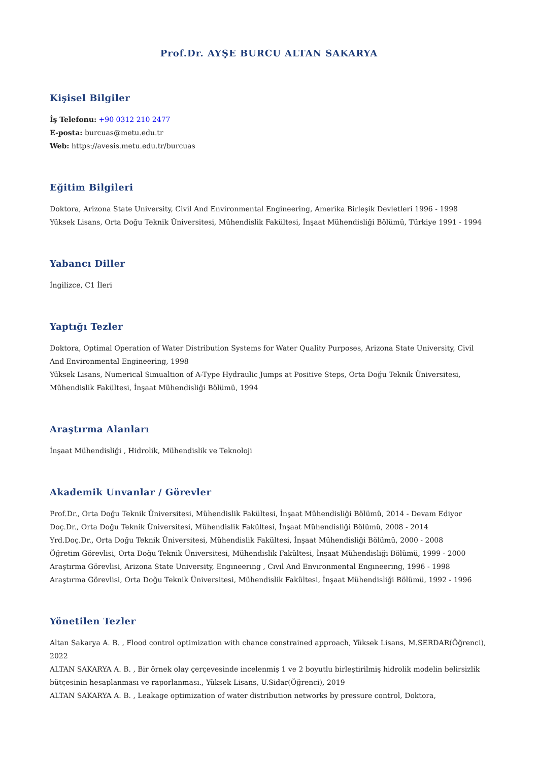Prof.Dr. AYŞE BURCU ALTAN SAKARYA
Kişisel Bilgiler
İş Telefonu: +90 0312 210 2477
E-posta: burcuas@metu.edu.tr
Web: https://avesis.metu.edu.tr/burcuas
Eğitim Bilgileri
Doktora, Arizona State University, Civil And Environmental Engineering, Amerika Birleşik Devletleri 1996 - 1998
Yüksek Lisans, Orta Doğu Teknik Üniversitesi, Mühendislik Fakültesi, İnşaat Mühendisliği Bölümü, Türkiye 1991 - 1994
Yabancı Diller
İngilizce, C1 İleri
Yaptığı Tezler
Doktora, Optimal Operation of Water Distribution Systems for Water Quality Purposes, Arizona State University, Civil And Environmental Engineering, 1998
Yüksek Lisans, Numerical Simualtion of A-Type Hydraulic Jumps at Positive Steps, Orta Doğu Teknik Üniversitesi, Mühendislik Fakültesi, İnşaat Mühendisliği Bölümü, 1994
Araştırma Alanları
İnşaat Mühendisliği , Hidrolik, Mühendislik ve Teknoloji
Akademik Unvanlar / Görevler
Prof.Dr., Orta Doğu Teknik Üniversitesi, Mühendislik Fakültesi, İnşaat Mühendisliği Bölümü, 2014 - Devam Ediyor
Doç.Dr., Orta Doğu Teknik Üniversitesi, Mühendislik Fakültesi, İnşaat Mühendisliği Bölümü, 2008 - 2014
Yrd.Doç.Dr., Orta Doğu Teknik Üniversitesi, Mühendislik Fakültesi, İnşaat Mühendisliği Bölümü, 2000 - 2008
Öğretim Görevlisi, Orta Doğu Teknik Üniversitesi, Mühendislik Fakültesi, İnşaat Mühendisliği Bölümü, 1999 - 2000
Araştırma Görevlisi, Arizona State University, Engıneerıng , Cıvıl And Envıronmental Engıneerıng, 1996 - 1998
Araştırma Görevlisi, Orta Doğu Teknik Üniversitesi, Mühendislik Fakültesi, İnşaat Mühendisliği Bölümü, 1992 - 1996
Yönetilen Tezler
Altan Sakarya A. B. , Flood control optimization with chance constrained approach, Yüksek Lisans, M.SERDAR(Öğrenci), 2022
ALTAN SAKARYA A. B. , Bir örnek olay çerçevesinde incelenmiş 1 ve 2 boyutlu birleştirilmiş hidrolik modelin belirsizlik bütçesinin hesaplanması ve raporlanması., Yüksek Lisans, U.Sidar(Öğrenci), 2019
ALTAN SAKARYA A. B. , Leakage optimization of water distribution networks by pressure control, Doktora,